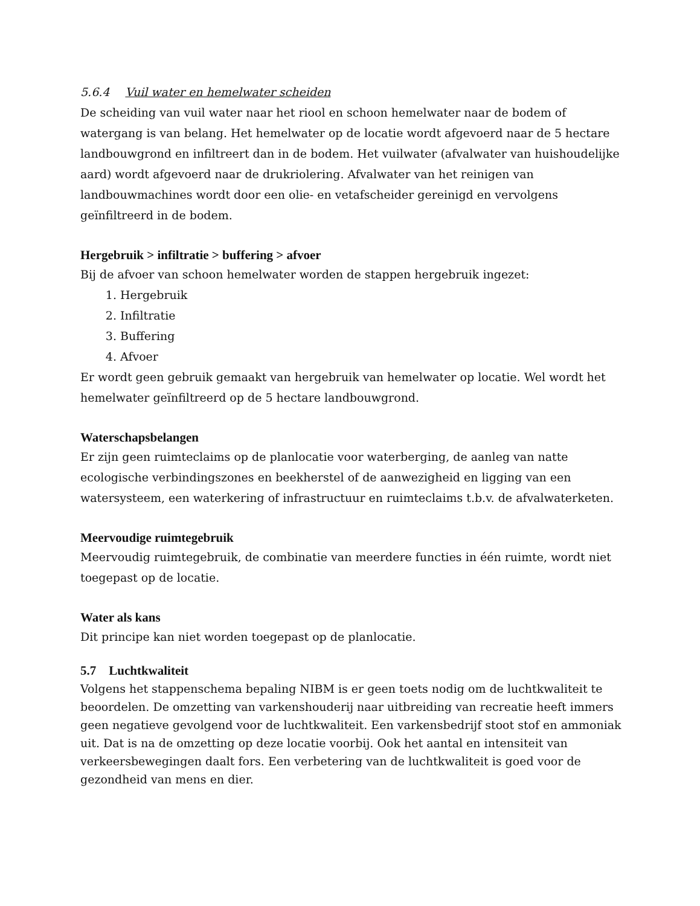5.6.4 Vuil water en hemelwater scheiden
De scheiding van vuil water naar het riool en schoon hemelwater naar de bodem of watergang is van belang. Het hemelwater op de locatie wordt afgevoerd naar de 5 hectare landbouwgrond en infiltreert dan in de bodem. Het vuilwater (afvalwater van huishoudelijke aard) wordt afgevoerd naar de drukriolering. Afvalwater van het reinigen van landbouwmachines wordt door een olie- en vetafscheider gereinigd en vervolgens geïnfiltreerd in de bodem.
Hergebruik > infiltratie > buffering > afvoer
Bij de afvoer van schoon hemelwater worden de stappen hergebruik ingezet:
1. Hergebruik
2. Infiltratie
3. Buffering
4. Afvoer
Er wordt geen gebruik gemaakt van hergebruik van hemelwater op locatie. Wel wordt het hemelwater geïnfiltreerd op de 5 hectare landbouwgrond.
Waterschapsbelangen
Er zijn geen ruimteclaims op de planlocatie voor waterberging, de aanleg van natte ecologische verbindingszones en beekherstel of de aanwezigheid en ligging van een watersysteem, een waterkering of infrastructuur en ruimteclaims t.b.v. de afvalwaterketen.
Meervoudige ruimtegebruik
Meervoudig ruimtegebruik, de combinatie van meerdere functies in één ruimte, wordt niet toegepast op de locatie.
Water als kans
Dit principe kan niet worden toegepast op de planlocatie.
5.7 Luchtkwaliteit
Volgens het stappenschema bepaling NIBM is er geen toets nodig om de luchtkwaliteit te beoordelen. De omzetting van varkenshouderij naar uitbreiding van recreatie heeft immers geen negatieve gevolgend voor de luchtkwaliteit. Een varkensbedrijf stoot stof en ammoniak uit. Dat is na de omzetting op deze locatie voorbij. Ook het aantal en intensiteit van verkeersbewegingen daalt fors. Een verbetering van de luchtkwaliteit is goed voor de gezondheid van mens en dier.